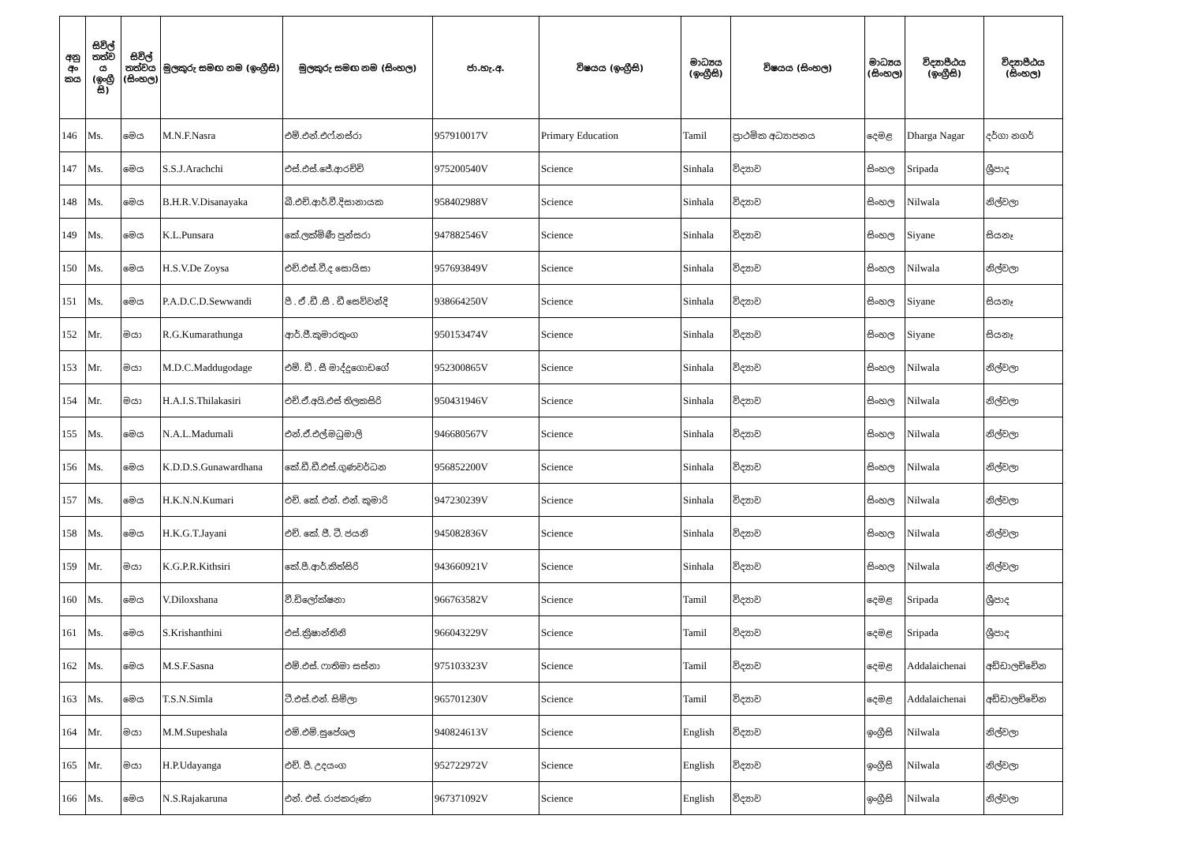| අනු අං කය | සිවිල් තත්ව ය (ඉංග්‍රී සි) | සිවිල් තත්වය (සිංහල) | මුලකුරු සමඟ නම (ඉංග්‍රීසි) | මුලකුරු සමඟ නම (සිංහල) | ජා.හැ.අ. | විෂයය (ඉංග්‍රීසි) | මාධ්‍යය (ඉංග්‍රීසි) | විෂයය (සිංහල) | මාධ්‍යය (සිංහල) | විද්‍යාපීඨය (ඉංග්‍රීසි) | විද්‍යාපීඨය (සිංහල) |
| --- | --- | --- | --- | --- | --- | --- | --- | --- | --- | --- | --- |
| 146 | Ms. | මෙය | M.N.F.Nasra | එම්.එන්.එෆ්.නස්රා | 957910017V | Primary Education | Tamil | ප්‍රාථමික අධ්‍යාපනය | දෙමළ | Dharga Nagar | දර්ගා නගර් |
| 147 | Ms. | මෙය | S.S.J.Arachchi | එස්.එස්.ජේ.ආරච්චි | 975200540V | Science | Sinhala | විද්‍යාව | සිංහල | Sripada | ශ්‍රීපාද |
| 148 | Ms. | මෙය | B.H.R.V.Disanayaka | බී.එච්.ආර්.වී.දිසානායක | 958402988V | Science | Sinhala | විද්‍යාව | සිංහල | Nilwala | නිල්වලා |
| 149 | Ms. | මෙය | K.L.Punsara | කේ.ලක්මිණී පුන්සරා | 947882546V | Science | Sinhala | විද්‍යාව | සිංහල | Siyane | සියනෑ |
| 150 | Ms. | මෙය | H.S.V.De Zoysa | එච්.එස්.වී.ද සොයිසා | 957693849V | Science | Sinhala | විද්‍යාව | සිංහල | Nilwala | නිල්වලා |
| 151 | Ms. | මෙය | P.A.D.C.D.Sewwandi | පී . ඒ .ඩී .සී . ඩී සෙව්වන්දි | 938664250V | Science | Sinhala | විද්‍යාව | සිංහල | Siyane | සියනෑ |
| 152 | Mr. | මයා | R.G.Kumarathunga | ආර්.ජී.කුමාරතුංග | 950153474V | Science | Sinhala | විද්‍යාව | සිංහල | Siyane | සියනෑ |
| 153 | Mr. | මයා | M.D.C.Maddugodage | එම්. ඩී . සී මාද්දුගොඩගේ | 952300865V | Science | Sinhala | විද්‍යාව | සිංහල | Nilwala | නිල්වලා |
| 154 | Mr. | මයා | H.A.I.S.Thilakasiri | එච්.ඒ.අයි.එස් තිලකසිරි | 950431946V | Science | Sinhala | විද්‍යාව | සිංහල | Nilwala | නිල්වලා |
| 155 | Ms. | මෙය | N.A.L.Madumali | එන්.ඒ.එල්.මධුමාලි | 946680567V | Science | Sinhala | විද්‍යාව | සිංහල | Nilwala | නිල්වලා |
| 156 | Ms. | මෙය | K.D.D.S.Gunawardhana | කේ.ඩී.ඩී.එස්.ගුණවර්ධන | 956852200V | Science | Sinhala | විද්‍යාව | සිංහල | Nilwala | නිල්වලා |
| 157 | Ms. | මෙය | H.K.N.N.Kumari | එච්. කේ. එන්. එන්. කුමාරි | 947230239V | Science | Sinhala | විද්‍යාව | සිංහල | Nilwala | නිල්වලා |
| 158 | Ms. | මෙය | H.K.G.T.Jayani | එච්. කේ. ජී. ටී. ජයනි | 945082836V | Science | Sinhala | විද්‍යාව | සිංහල | Nilwala | නිල්වලා |
| 159 | Mr. | මයා | K.G.P.R.Kithsiri | කේ.පී.ආර්.කිත්සිරි | 943660921V | Science | Sinhala | විද්‍යාව | සිංහල | Nilwala | නිල්වලා |
| 160 | Ms. | මෙය | V.Diloxshana | වී.ඩිලෝක්ෂනා | 966763582V | Science | Tamil | විද්‍යාව | දෙමළ | Sripada | ශ්‍රීපාද |
| 161 | Ms. | මෙය | S.Krishanthini | එස්.ක්‍රිෂාන්තිනි | 966043229V | Science | Tamil | විද්‍යාව | දෙමළ | Sripada | ශ්‍රීපාද |
| 162 | Ms. | මෙය | M.S.F.Sasna | එම්.එස්. ෆාතිමා සස්නා | 975103323V | Science | Tamil | විද්‍යාව | දෙමළ | Addalaichenai | අඩ්ඩාලච්චේන |
| 163 | Ms. | මෙය | T.S.N.Simla | ටී.එස්.එන්. සිම්ලා | 965701230V | Science | Tamil | විද්‍යාව | දෙමළ | Addalaichenai | අඩ්ඩාලච්චේන |
| 164 | Mr. | මයා | M.M.Supeshala | එම්.එම්.සුපේශල | 940824613V | Science | English | විද්‍යාව | ඉංග්‍රීසි | Nilwala | නිල්වලා |
| 165 | Mr. | මයා | H.P.Udayanga | එච්. පී. උදයංග | 952722972V | Science | English | විද්‍යාව | ඉංග්‍රීසි | Nilwala | නිල්වලා |
| 166 | Ms. | මෙය | N.S.Rajakaruna | එන්. එස්. රාජකරුණා | 967371092V | Science | English | විද්‍යාව | ඉංග්‍රීසි | Nilwala | නිල්වලා |